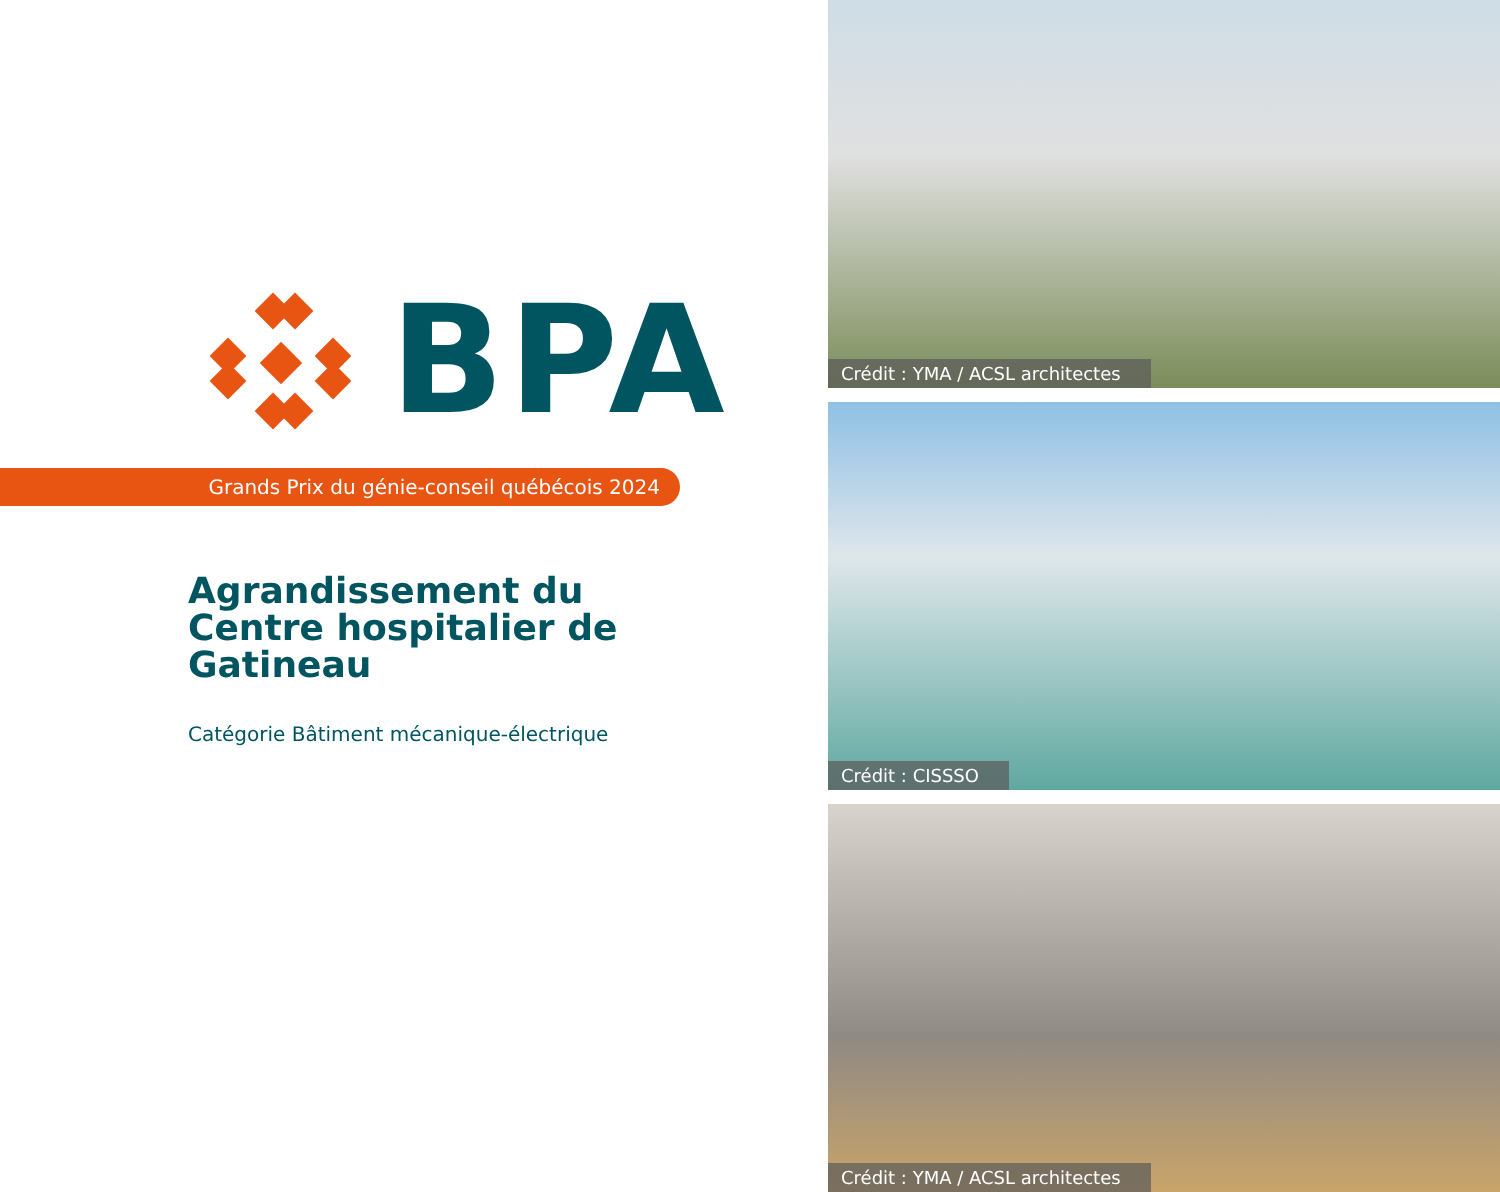BPA
Grands Prix du génie-conseil québécois 2024
Agrandissement du Centre hospitalier de Gatineau
Catégorie Bâtiment mécanique-électrique
Crédit : YMA / ACSL architectes
Crédit : CISSSO
Crédit : YMA / ACSL architectes